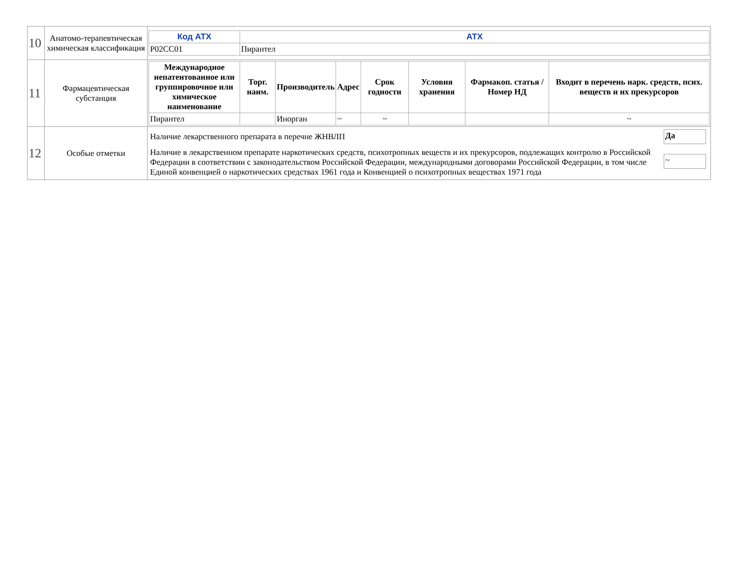| 10 | Анатомо-терапевтическая химическая классификация | / Код АТХ / АТХ / / --- / --- / / P02CC01 / Пирантел / |
| 11 | Фармацевтическая субстанция | / Международное непатентованное или группировочное или химическое наименование / Торг. наим. / Производитель / Адрес / Срок годности / Условия хранения / Фармакоп. статья / Номер НД / Входит в перечень нарк. средств, псих. веществ и их прекурсоров / / --- / --- / --- / --- / --- / --- / --- / --- / / Пирантел / / Иноргaн / ~ / ~ / / / ~ / |
| 12 | Особые отметки | / Наличие лекарственного препарата в перечне ЖНВЛП / Да / / Наличие в лекарственном препарате наркотических средств, психотропных веществ и их прекурсоров, подлежащих контролю в Российской Федерации в соответствии с законодательством Российской Федерации, международными договорами Российской Федерации, в том числе Единой конвенцией о наркотических средствах 1961 года и Конвенцией о психотропных веществах 1971 года / ~ / |